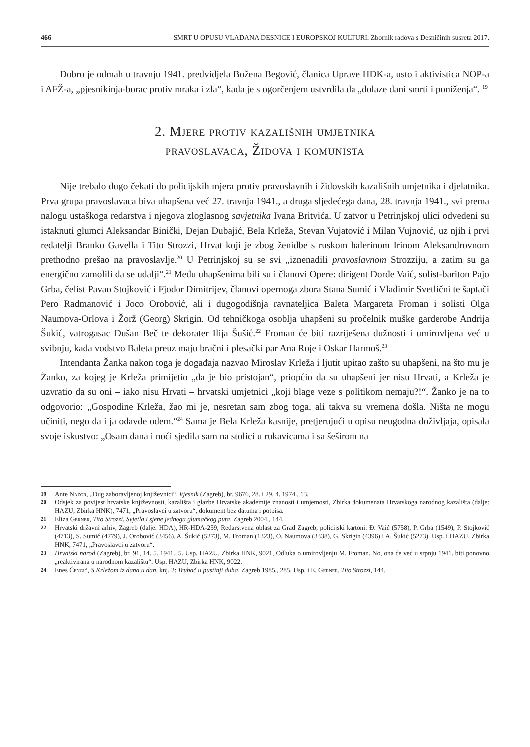466 SMRT U OPUSU VLADANA DESNICE I EUROPSKOJ KULTURI. Zbornik radova s Desničinih susreta 2017.
Dobro je odmah u travnju 1941. predvidjela Božena Begović, članica Uprave HDK-a, usto i aktivistica NOP-a i AFŽ-a, „pjesnikinja-borac protiv mraka i zla“, kada je s ogorčenjem ustvrdila da „dolaze dani smrti i poniženja“. <sup>19</sup>
2. Mjere protiv kazališnih umjetnika
pravoslavaca, Židova i komunista
Nije trebalo dugo čekati do policijskih mjera protiv pravoslavnih i židovskih kazališnih umjetnika i djelatnika. Prva grupa pravoslavaca biva uhapšena već 27. travnja 1941., a druga sljedećega dana, 28. travnja 1941., svi prema nalogu ustaškoga redarstva i njegova zloglasnog savjetnika Ivana Britvića. U zatvor u Petrinjskoj ulici odvedeni su istaknuti glumci Aleksandar Binički, Dejan Dubajić, Bela Krleža, Stevan Vujatović i Milan Vujnović, uz njih i prvi redatelji Branko Gavella i Tito Strozzi, Hrvat koji je zbog ženidbe s ruskom balerinom Irinom Aleksandrovnom prethodno prešao na pravoslavlje.<sup>20</sup> U Petrinjskoj su se svi „iznenadili pravoslavnom Strozziju, a zatim su ga energično zamolili da se udalji“.<sup>21</sup> Među uhapšenima bili su i članovi Opere: dirigent Đorđe Vaić, solist-bariton Pajo Grba, čelist Pavao Stojković i Fjodor Dimitrijev, članovi opernoga zbora Stana Sumić i Vladimir Svetlični te šaptači Pero Radmanović i Joco Orobović, ali i dugogodišnja ravnateljica Baleta Margareta Froman i solisti Olga Naumova-Orlova i Žorž (Georg) Skrigin. Od tehničkoga osoblja uhapšeni su pročelnik muške garderobe Andrija Šukić, vatrogasac Dušan Beč te dekorater Ilija Šušić.<sup>22</sup> Froman će biti razriješena dužnosti i umirovljena već u svibnju, kada vodstvo Baleta preuzimaju bračni i plesački par Ana Roje i Oskar Harmoš.<sup>23</sup>
Intendanta Žanka nakon toga je događaja nazvao Miroslav Krleža i ljutit upitao zašto su uhapšeni, na što mu je Žanko, za kojeg je Krleža primijetio „da je bio pristojan“, priopćio da su uhapšeni jer nisu Hrvati, a Krleža je uzvratio da su oni – iako nisu Hrvati – hrvatski umjetnici „koji blage veze s politikom nemaju?!“. Žanko je na to odgovorio: „Gospodine Krleža, žao mi je, nesretan sam zbog toga, ali takva su vremena došla. Ništa ne mogu učiniti, nego da i ja odavde odem.“<sup>24</sup> Sama je Bela Krleža kasnije, pretjerujući u opisu neugodna doživljaja, opisala svoje iskustvo: „Osam dana i noći sjedila sam na stolici u rukavicama i sa šeširom na
19 Ante Nazor, „Dug zaboravljenoj književnici“, Vjesnik (Zagreb), br. 9676, 28. i 29. 4. 1974., 13.
20 Odsjek za povijest hrvatske književnosti, kazališta i glazbe Hrvatske akademije znanosti i umjetnosti, Zbirka dokumenata Hrvatskoga narodnog kazališta (dalje: HAZU, Zbirka HNK), 7471, „Pravoslavci u zatvoru“, dokument bez datuma i potpisa.
21 Eliza Gerner, Tito Strozzi. Svjetla i sjene jednoga glumačkog puta, Zagreb 2004., 144.
22 Hrvatski državni arhiv, Zagreb (dalje: HDA), HR-HDA-259, Redarstvena oblast za Grad Zagreb, policijski kartoni: Đ. Vaić (5758), P. Grba (1549), P. Stojković (4713), S. Sumić (4779), J. Orobović (3456), A. Šukić (5273), M. Froman (1323), O. Naumova (3338), G. Skrigin (4396) i A. Šukić (5273). Usp. i HAZU, Zbirka HNK, 7471, „Pravoslavci u zatvoru“.
23 Hrvatski narod (Zagreb), br. 91, 14. 5. 1941., 5. Usp. HAZU, Zbirka HNK, 9021, Odluka o umirovljenju M. Froman. No, ona će već u srpnju 1941. biti ponovno „reaktivirana u narodnom kazalištu“. Usp. HAZU, Zbirka HNK, 9022.
24 Enes Čengić, S Krležom iz dana u dan, knj. 2: Trubač u pustinji duha, Zagreb 1985., 285. Usp. i E. Gerner, Tito Strozzi, 144.